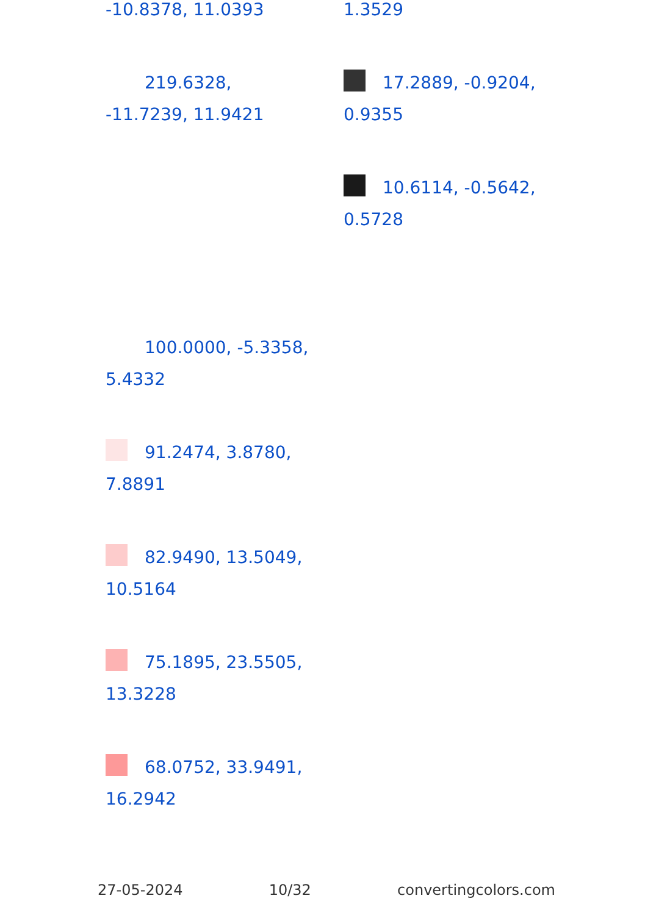-10.8378, 11.0393
219.6328,
-11.7239, 11.9421
100.0000, -5.3358,
5.4332
91.2474, 3.8780,
7.8891
82.9490, 13.5049,
10.5164
75.1895, 23.5505,
13.3228
68.0752, 33.9491,
16.2942
1.3529
17.2889, -0.9204,
0.9355
10.6114, -0.5642,
0.5728
27-05-2024 10/32 convertingcolors.com